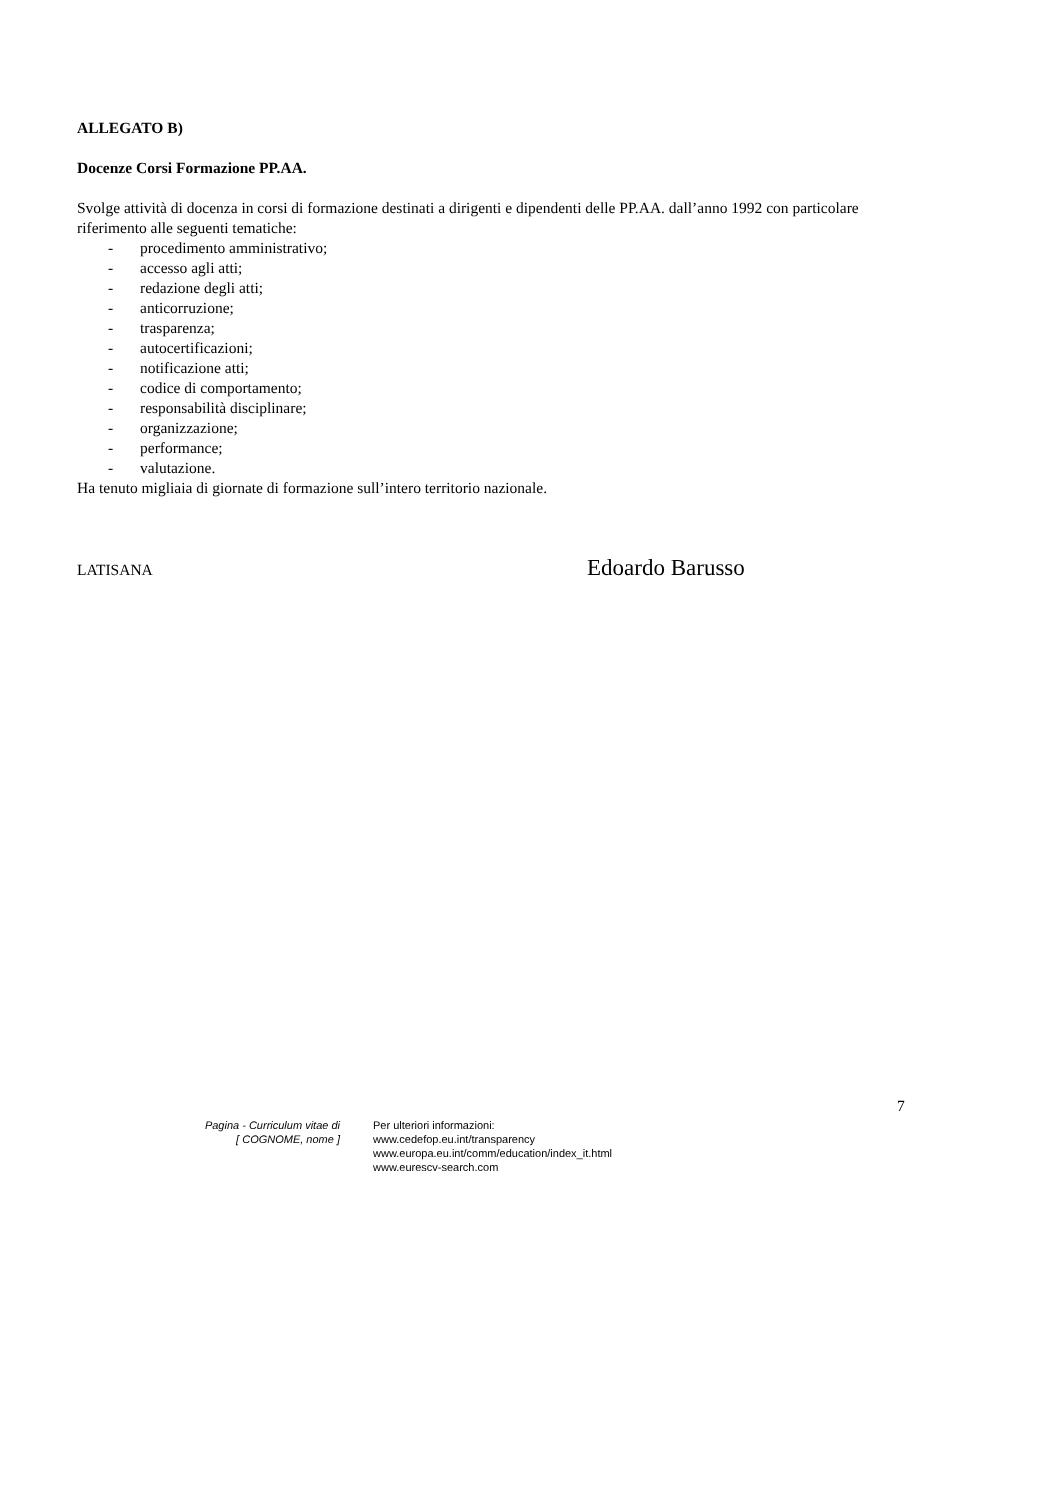ALLEGATO B)
Docenze Corsi Formazione PP.AA.
Svolge attività di docenza in corsi di formazione destinati a dirigenti e dipendenti delle PP.AA. dall’anno 1992 con particolare riferimento alle seguenti tematiche:
- procedimento amministrativo;
- accesso agli atti;
- redazione degli atti;
- anticorruzione;
- trasparenza;
- autocertificazioni;
- notificazione atti;
- codice di comportamento;
- responsabilità disciplinare;
- organizzazione;
- performance;
- valutazione.
Ha tenuto migliaia di giornate di formazione sull’intero territorio nazionale.
LATISANA
Edoardo Barusso
7
Pagina - Curriculum vitae di
[ COGNOME, nome ]
Per ulteriori informazioni:
www.cedefop.eu.int/transparency
www.europa.eu.int/comm/education/index_it.html
www.eurescv-search.com